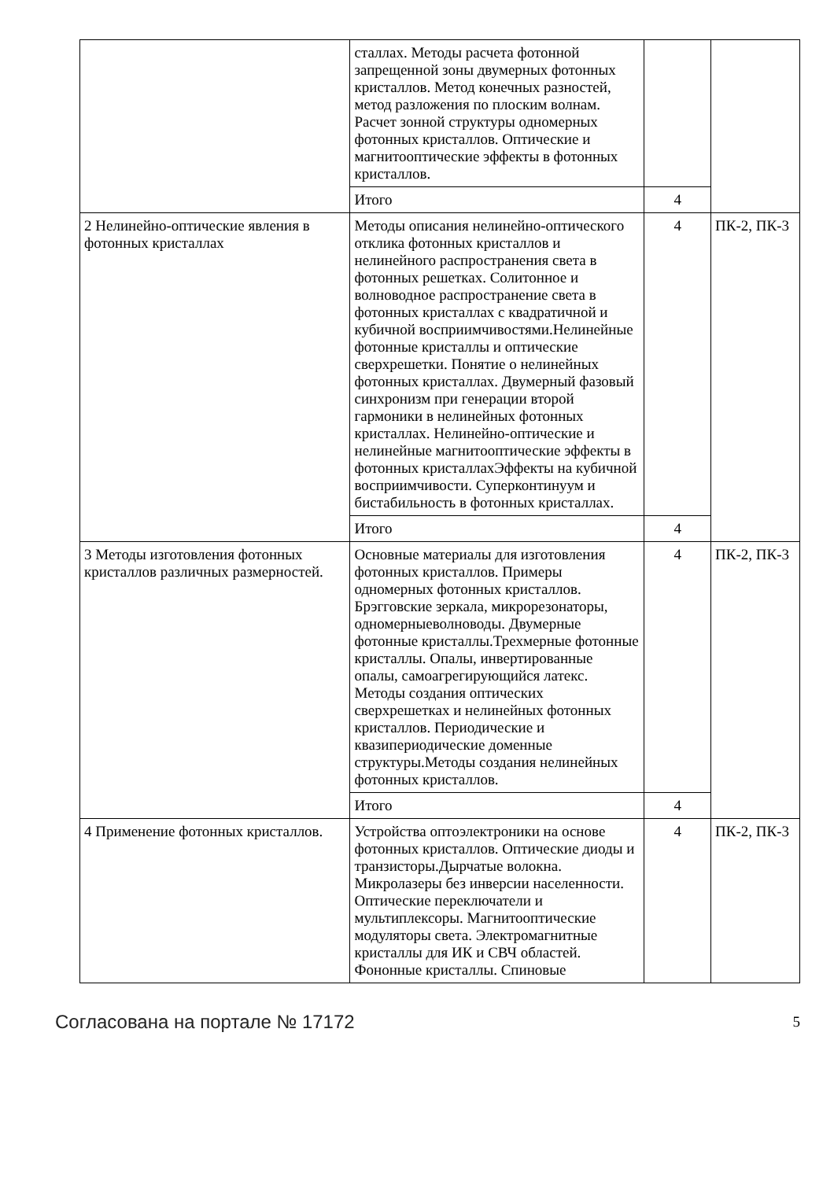| | сталлах. Методы расчета фотонной запрещенной зоны двумерных фотонных кристаллов. Метод конечных разностей, метод разложения по плоским волнам. Расчет зонной структуры одномерных фотонных кристаллов. Оптические и магнитооптические эффекты в фотонных кристаллов. | | |
| | Итого | 4 | |
| 2 Нелинейно-оптические явления в фотонных кристаллах | Методы описания нелинейно-оптического отклика фотонных кристаллов и нелинейного распространения света в фотонных решетках. Солитонное и волноводное распространение света в фотонных кристаллах с квадратичной и кубичной восприимчивостями.Нелинейные фотонные кристаллы и оптические сверхрешетки. Понятие о нелинейных фотонных кристаллах. Двумерный фазовый синхронизм при генерации второй гармоники в нелинейных фотонных кристаллах. Нелинейно-оптические и нелинейные магнитооптические эффекты в фотонных кристаллахЭффекты на кубичной восприимчивости. Суперконтинуум и бистабильность в фотонных кристаллах. | 4 | ПК-2, ПК-3 |
| | Итого | 4 | |
| 3 Методы изготовления фотонных кристаллов различных размерностей. | Основные материалы для изготовления фотонных кристаллов. Примеры одномерных фотонных кристаллов. Брэгговские зеркала, микрорезонаторы, одномерныеволноводы. Двумерные фотонные кристаллы.Трехмерные фотонные кристаллы. Опалы, инвертированные опалы, самоагрегирующийся латекс. Методы создания оптических сверхрешетках и нелинейных фотонных кристаллов. Периодические и квазипериодические доменные структуры.Методы создания нелинейных фотонных кристаллов. | 4 | ПК-2, ПК-3 |
| | Итого | 4 | |
| 4 Применение фотонных кристаллов. | Устройства оптоэлектроники на основе фотонных кристаллов. Оптические диоды и транзисторы.Дырчатые волокна. Микролазеры без инверсии населенности. Оптические переключатели и мультиплексоры. Магнитооптические модуляторы света. Электромагнитные кристаллы для ИК и СВЧ областей. Фононные кристаллы. Спиновые | 4 | ПК-2, ПК-3 |
Согласована на портале № 17172 5